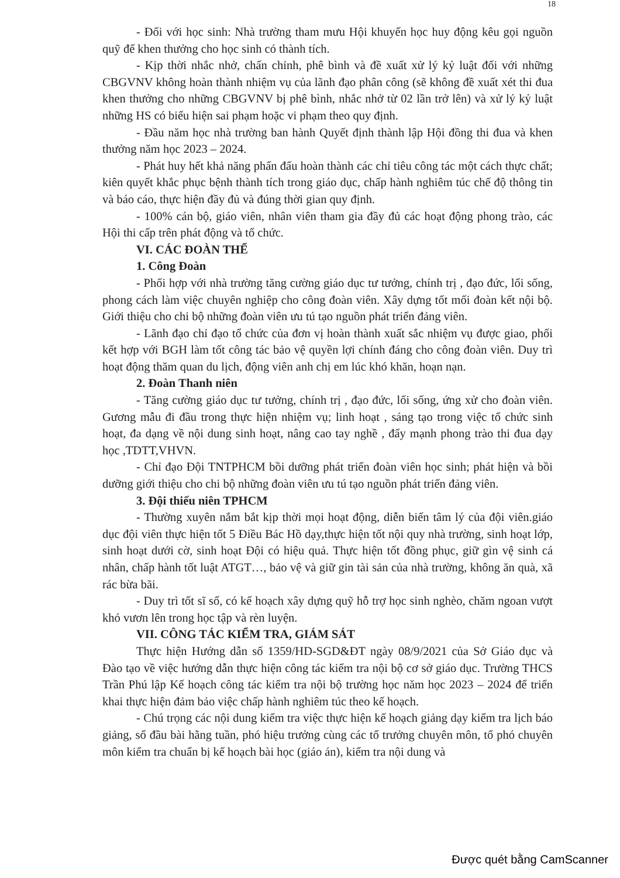18
- Đối với học sinh: Nhà trường tham mưu Hội khuyến học huy động kêu gọi nguồn quỹ để khen thưởng cho học sinh có thành tích.
- Kịp thời nhắc nhở, chấn chỉnh, phê bình và đề xuất xử lý kỷ luật đối với những CBGVNV không hoàn thành nhiệm vụ của lãnh đạo phân công (sẽ không đề xuất xét thi đua khen thưởng cho những CBGVNV bị phê bình, nhắc nhở từ 02 lần trở lên) và xử lý kỷ luật những HS có biểu hiện sai phạm hoặc vi phạm theo quy định.
- Đầu năm học nhà trường ban hành Quyết định thành lập Hội đồng thi đua và khen thưởng năm học 2023 – 2024.
- Phát huy hết khả năng phấn đấu hoàn thành các chỉ tiêu công tác một cách thực chất; kiên quyết khắc phục bệnh thành tích trong giáo dục, chấp hành nghiêm túc chế độ thông tin và báo cáo, thực hiện đầy đủ và đúng thời gian quy định.
- 100% cán bộ, giáo viên, nhân viên tham gia đầy đủ các hoạt động phong trào, các Hội thi cấp trên phát động và tổ chức.
VI. CÁC ĐOÀN THỂ
1. Công Đoàn
- Phối hợp với nhà trường tăng cường giáo dục tư tưởng, chính trị , đạo đức, lối sống, phong cách làm việc chuyên nghiệp cho công đoàn viên. Xây dựng tốt mối đoàn kết nội bộ. Giới thiệu cho chi bộ những đoàn viên ưu tú tạo nguồn phát triển đảng viên.
- Lãnh đạo chỉ đạo tổ chức của đơn vị hoàn thành xuất sắc nhiệm vụ được giao, phối kết hợp với BGH làm tốt công tác bảo vệ quyền lợi chính đáng cho công đoàn viên. Duy trì hoạt động thăm quan du lịch, động viên anh chị em lúc khó khăn, hoạn nạn.
2. Đoàn Thanh niên
- Tăng cường giáo dục tư tưởng, chính trị , đạo đức, lối sống, ứng xử cho đoàn viên. Gương mẫu đi đầu trong thực hiện nhiệm vụ; linh hoạt , sáng tạo trong việc tổ chức sinh hoạt, đa dạng về nội dung sinh hoạt, nâng cao tay nghề , đẩy mạnh phong trào thi đua dạy học ,TDTT,VHVN.
- Chỉ đạo Đội TNTPHCM bồi dưỡng phát triển đoàn viên học sinh; phát hiện và bồi dưỡng giới thiệu cho chi bộ những đoàn viên ưu tú tạo nguồn phát triển đảng viên.
3. Đội thiếu niên TPHCM
- Thường xuyên nắm bắt kịp thời mọi hoạt động, diễn biến tâm lý của đội viên.giáo dục đội viên thực hiện tốt 5 Điều Bác Hồ dạy,thực hiện tốt nội quy nhà trường, sinh hoạt lớp, sinh hoạt dưới cờ, sinh hoạt Đội có hiệu quả. Thực hiện tốt đồng phục, giữ gìn vệ sinh cá nhân, chấp hành tốt luật ATGT…, bảo vệ và giữ gin tài sản của nhà trường, không ăn quà, xã rác bừa bãi.
- Duy trì tốt sĩ số, có kế hoạch xây dựng quỹ hỗ trợ học sinh nghèo, chăm ngoan vượt khó vươn lên trong học tập và rèn luyện.
VII. CÔNG TÁC KIỂM TRA, GIÁM SÁT
Thực hiện Hướng dẫn số 1359/HD-SGD&ĐT ngày 08/9/2021 của Sở Giáo dục và Đào tạo về việc hướng dẫn thực hiện công tác kiểm tra nội bộ cơ sở giáo dục. Trường THCS Trần Phú lập Kế hoạch công tác kiểm tra nội bộ trường học năm học 2023 – 2024 để triển khai thực hiện đảm bảo việc chấp hành nghiêm túc theo kế hoạch.
- Chú trọng các nội dung kiểm tra việc thực hiện kế hoạch giảng dạy kiểm tra lịch báo giảng, sổ đầu bài hằng tuần, phó hiệu trưởng cùng các tổ trưởng chuyên môn, tổ phó chuyên môn kiểm tra chuẩn bị kế hoạch bài học (giáo án), kiểm tra nội dung và
Được quét bằng CamScanner